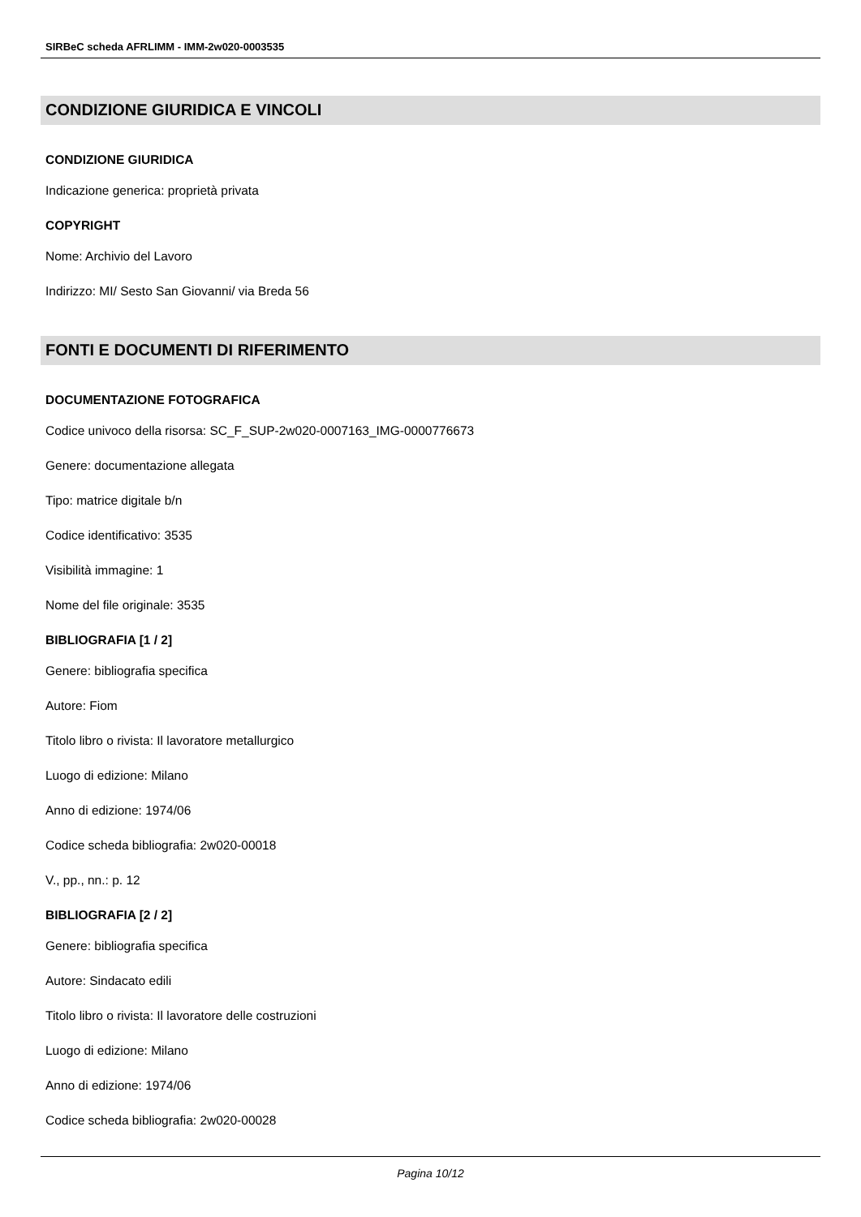SIRBeC scheda AFRLIMM - IMM-2w020-0003535
CONDIZIONE GIURIDICA E VINCOLI
CONDIZIONE GIURIDICA
Indicazione generica: proprietà privata
COPYRIGHT
Nome: Archivio del Lavoro
Indirizzo: MI/ Sesto San Giovanni/ via Breda 56
FONTI E DOCUMENTI DI RIFERIMENTO
DOCUMENTAZIONE FOTOGRAFICA
Codice univoco della risorsa: SC_F_SUP-2w020-0007163_IMG-0000776673
Genere: documentazione allegata
Tipo: matrice digitale b/n
Codice identificativo: 3535
Visibilità immagine: 1
Nome del file originale: 3535
BIBLIOGRAFIA [1 / 2]
Genere: bibliografia specifica
Autore: Fiom
Titolo libro o rivista: Il lavoratore metallurgico
Luogo di edizione: Milano
Anno di edizione: 1974/06
Codice scheda bibliografia: 2w020-00018
V., pp., nn.: p. 12
BIBLIOGRAFIA [2 / 2]
Genere: bibliografia specifica
Autore: Sindacato edili
Titolo libro o rivista: Il lavoratore delle costruzioni
Luogo di edizione: Milano
Anno di edizione: 1974/06
Codice scheda bibliografia: 2w020-00028
Pagina 10/12